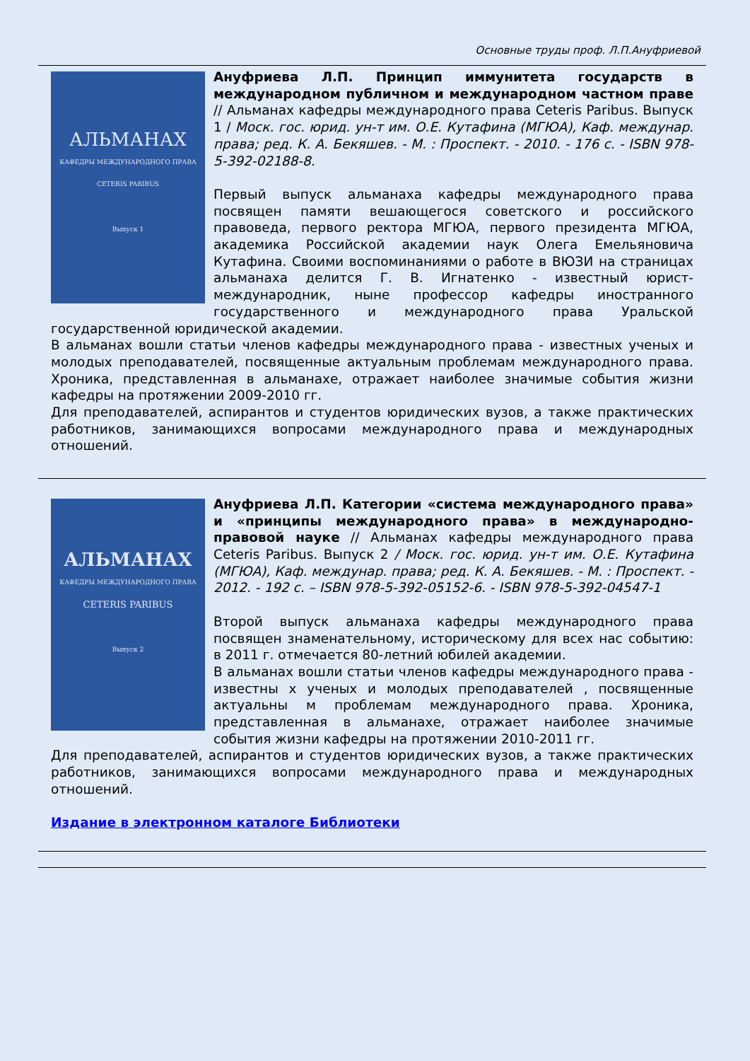Основные труды проф. Л.П.Ануфриевой
АЛЬМАНАХ
КАФЕДРЫ МЕЖДУНАРОДНОГО ПРАВА
CETERIS PARIBUS
Выпуск 1
Ануфриева Л.П. Принцип иммунитета государств в международном публичном и международном частном праве // Альманах кафедры международного права Ceteris Paribus. Выпуск 1 / Моск. гос. юрид. ун-т им. О.Е. Кутафина (МГЮА), Каф. междунар. права; ред. К. А. Бекяшев. - М. : Проспект. - 2010. - 176 с. - ISBN 978-5-392-02188-8.
Первый выпуск альманаха кафедры международного права посвящен памяти вешающегося советского и российского правоведа, первого ректора МГЮА, первого президента МГЮА, академика Российской академии наук Олега Емельяновича Кутафина. Своими воспоминаниями о работе в ВЮЗИ на страницах альманаха делится Г. В. Игнатенко - известный юрист-международник, ныне профессор кафедры иностранного государственного и международного права Уральской государственной юридической академии.
В альманах вошли статьи членов кафедры международного права - известных ученых и молодых преподавателей, посвященные актуальным проблемам международного права. Хроника, представленная в альманахе, отражает наиболее значимые события жизни кафедры на протяжении 2009-2010 гг.
Для преподавателей, аспирантов и студентов юридических вузов, а также практических работников, занимающихся вопросами международного права и международных отношений.
АЛЬМАНАХ
КАФЕДРЫ МЕЖДУНАРОДНОГО ПРАВА
CETERIS PARIBUS
Выпуск 2
Ануфриева Л.П. Категории «система международного права» и «принципы международного права» в международно-правовой науке // Альманах кафедры международного права Ceteris Paribus. Выпуск 2 / Моск. гос. юрид. ун-т им. О.Е. Кутафина (МГЮА), Каф. междунар. права; ред. К. А. Бекяшев. - М. : Проспект. - 2012. - 192 с. – ISBN 978-5-392-05152-6. - ISBN 978-5-392-04547-1
Второй выпуск альманаха кафедры международного права посвящен знаменательному, историческому для всех нас событию: в 2011 г. отмечается 80-летний юбилей академии.
В альманах вошли статьи членов кафедры международного права - известны х ученых и молодых преподавателей , посвященные актуальны м проблемам международного права. Хроника, представленная в альманахе, отражает наиболее значимые события жизни кафедры на протяжении 2010-2011 гг.
Для преподавателей, аспирантов и студентов юридических вузов, а также практических работников, занимающихся вопросами международного права и международных отношений.
Издание в электронном каталоге Библиотеки